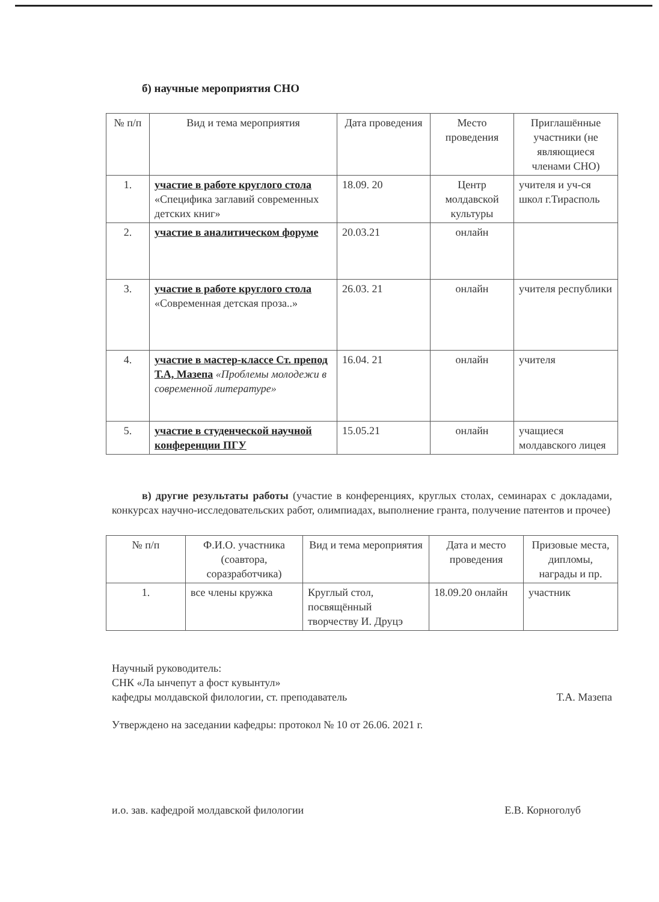б) научные мероприятия СНО
| № п/п | Вид и тема мероприятия | Дата проведения | Место проведения | Приглашённые участники (не являющиеся членами СНО) |
| --- | --- | --- | --- | --- |
| 1. | участие в работе круглого стола «Специфика заглавий современных детских книг» | 18.09. 20 | Центр молдавской культуры | учителя и уч-ся школ г.Тирасполь |
| 2. | участие в аналитическом форуме | 20.03.21 | онлайн | |
| 3. | участие в работе круглого стола «Современная детская проза..» | 26.03. 21 | онлайн | учителя республики |
| 4. | участие в мастер-классе Ст. препод Т.А, Мазепа «Проблемы молодежи в современной литературе» | 16.04. 21 | онлайн | учителя |
| 5. | участие в студенческой научной конференции ПГУ | 15.05.21 | онлайн | учащиеся молдавского лицея |
в) другие результаты работы (участие в конференциях, круглых столах, семинарах с докладами, конкурсах научно-исследовательских работ, олимпиадах, выполнение гранта, получение патентов и прочее)
| № п/п | Ф.И.О. участника (соавтора, соразработчика) | Вид и тема мероприятия | Дата и место проведения | Призовые места, дипломы, награды и пр. |
| --- | --- | --- | --- | --- |
| 1. | все члены кружка | Круглый стол, посвящённый творчеству И. Друцэ | 18.09.20 онлайн | участник |
Научный руководитель:
СНК «Ла ынчепут а фост кувынтул»
кафедры молдавской филологии, ст. преподаватель Т.А. Мазепа
Утверждено на заседании кафедры: протокол № 10 от 26.06. 2021 г.
и.о. зав. кафедрой молдавской филологии Е.В. Корноголуб